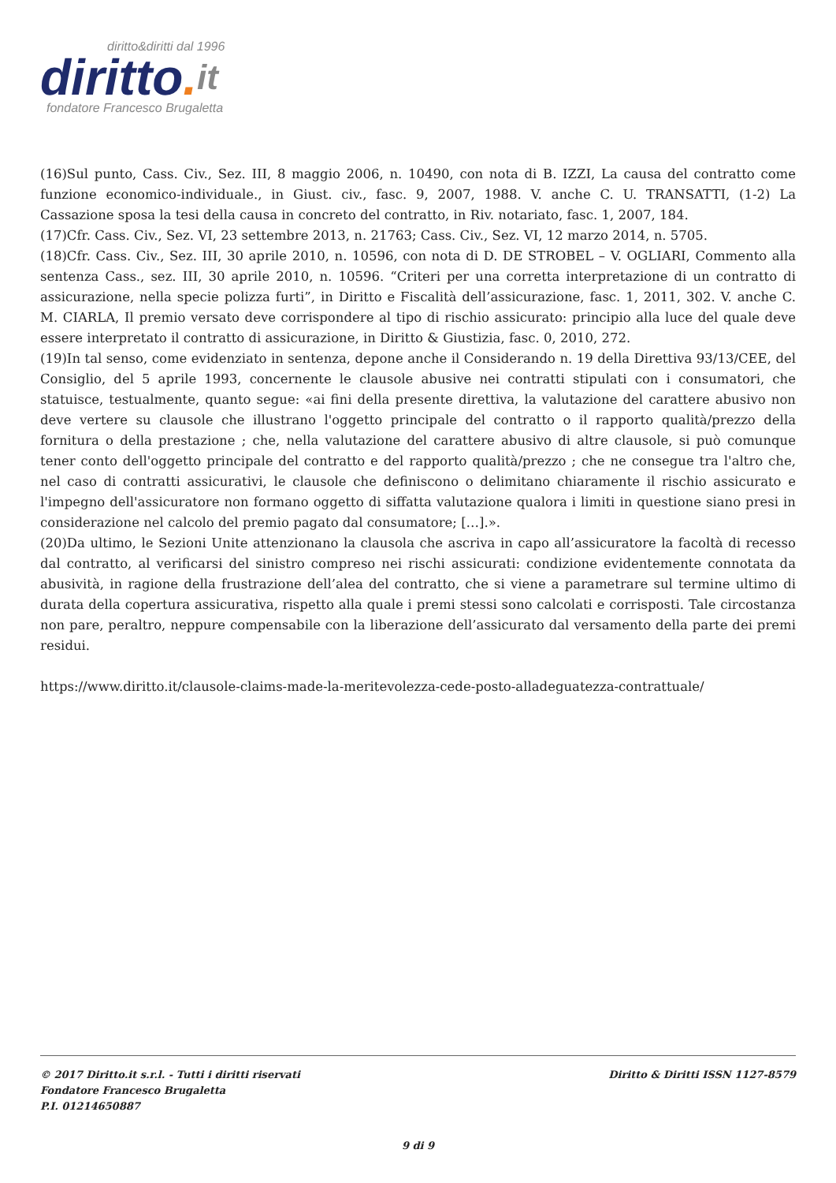diritto&diritti dal 1996
diritto. it
fondatore Francesco Brugaletta
(16)Sul punto, Cass. Civ., Sez. III, 8 maggio 2006, n. 10490, con nota di B. IZZI, La causa del contratto come funzione economico-individuale., in Giust. civ., fasc. 9, 2007, 1988. V. anche C. U. TRANSATTI, (1-2) La Cassazione sposa la tesi della causa in concreto del contratto, in Riv. notariato, fasc. 1, 2007, 184.
(17)Cfr. Cass. Civ., Sez. VI, 23 settembre 2013, n. 21763; Cass. Civ., Sez. VI, 12 marzo 2014, n. 5705.
(18)Cfr. Cass. Civ., Sez. III, 30 aprile 2010, n. 10596, con nota di D. DE STROBEL – V. OGLIARI, Commento alla sentenza Cass., sez. III, 30 aprile 2010, n. 10596. “Criteri per una corretta interpretazione di un contratto di assicurazione, nella specie polizza furti”, in Diritto e Fiscalità dell’assicurazione, fasc. 1, 2011, 302. V. anche C. M. CIARLA, Il premio versato deve corrispondere al tipo di rischio assicurato: principio alla luce del quale deve essere interpretato il contratto di assicurazione, in Diritto & Giustizia, fasc. 0, 2010, 272.
(19)In tal senso, come evidenziato in sentenza, depone anche il Considerando n. 19 della Direttiva 93/13/CEE, del Consiglio, del 5 aprile 1993, concernente le clausole abusive nei contratti stipulati con i consumatori, che statuisce, testualmente, quanto segue: «ai fini della presente direttiva, la valutazione del carattere abusivo non deve vertere su clausole che illustrano l'oggetto principale del contratto o il rapporto qualità/prezzo della fornitura o della prestazione ; che, nella valutazione del carattere abusivo di altre clausole, si può comunque tener conto dell'oggetto principale del contratto e del rapporto qualità/prezzo ; che ne consegue tra l'altro che, nel caso di contratti assicurativi, le clausole che definiscono o delimitano chiaramente il rischio assicurato e l'impegno dell'assicuratore non formano oggetto di siffatta valutazione qualora i limiti in questione siano presi in considerazione nel calcolo del premio pagato dal consumatore; […].».
(20)Da ultimo, le Sezioni Unite attenzionano la clausola che ascriva in capo all’assicuratore la facoltà di recesso dal contratto, al verificarsi del sinistro compreso nei rischi assicurati: condizione evidentemente connotata da abusività, in ragione della frustrazione dell’alea del contratto, che si viene a parametrare sul termine ultimo di durata della copertura assicurativa, rispetto alla quale i premi stessi sono calcolati e corrisposti. Tale circostanza non pare, peraltro, neppure compensabile con la liberazione dell’assicurato dal versamento della parte dei premi residui.
https://www.diritto.it/clausole-claims-made-la-meritevolezza-cede-posto-alladeguatezza-contrattuale/
© 2017 Diritto.it s.r.l. - Tutti i diritti riservati Diritto & Diritti ISSN 1127-8579
Fondatore Francesco Brugaletta
P.I. 01214650887
9 di 9